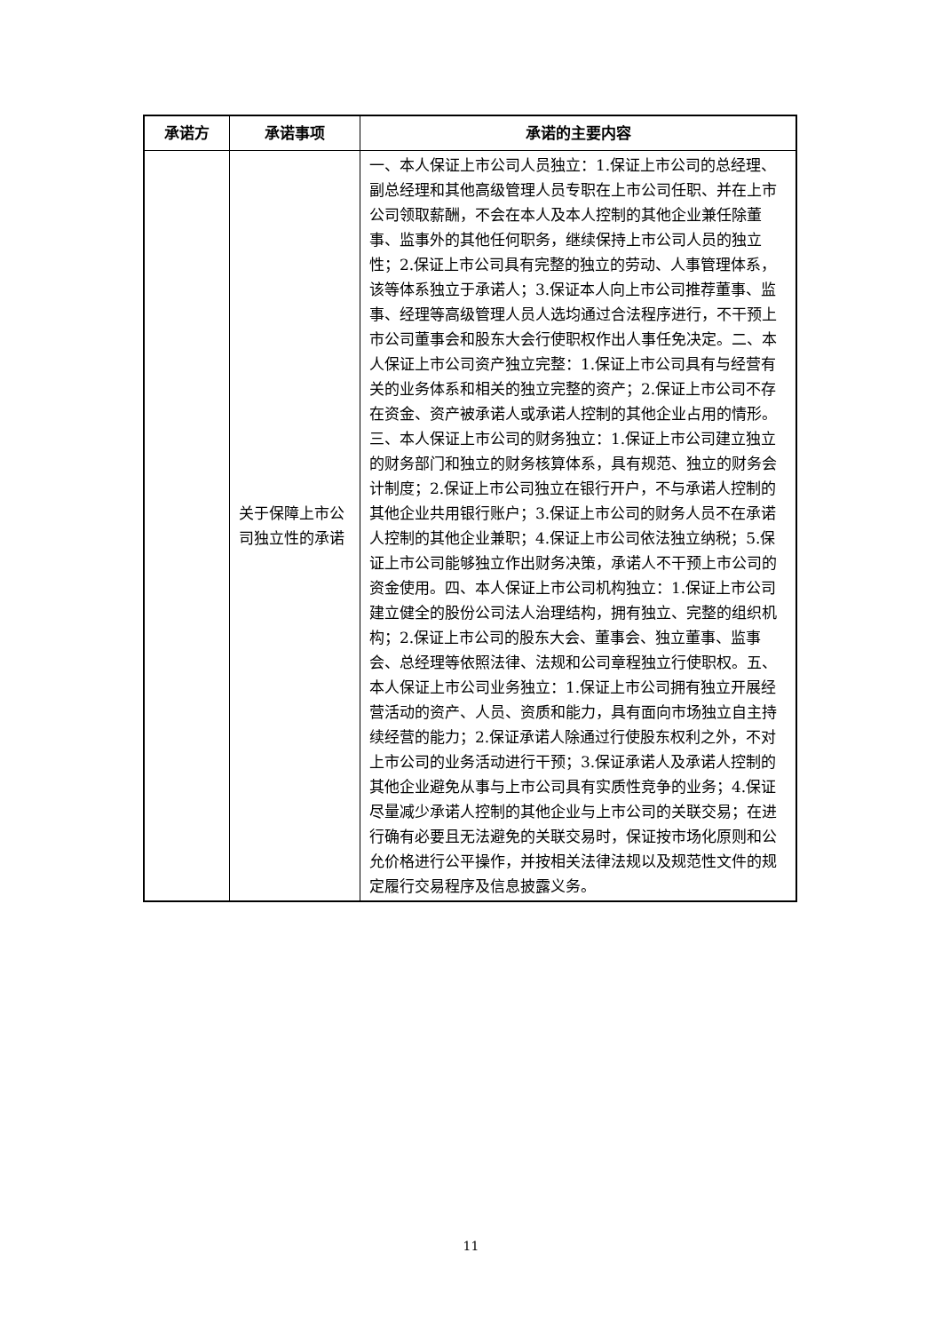| 承诺方 | 承诺事项 | 承诺的主要内容 |
| --- | --- | --- |
| | 关于保障上市公司独立性的承诺 | 一、本人保证上市公司人员独立：1.保证上市公司的总经理、副总经理和其他高级管理人员专职在上市公司任职、并在上市公司领取薪酬，不会在本人及本人控制的其他企业兼任除董事、监事外的其他任何职务，继续保持上市公司人员的独立性；2.保证上市公司具有完整的独立的劳动、人事管理体系，该等体系独立于承诺人；3.保证本人向上市公司推荐董事、监事、经理等高级管理人员人选均通过合法程序进行，不干预上市公司董事会和股东大会行使职权作出人事任免决定。二、本人保证上市公司资产独立完整：1.保证上市公司具有与经营有关的业务体系和相关的独立完整的资产；2.保证上市公司不存在资金、资产被承诺人或承诺人控制的其他企业占用的情形。三、本人保证上市公司的财务独立：1.保证上市公司建立独立的财务部门和独立的财务核算体系，具有规范、独立的财务会计制度；2.保证上市公司独立在银行开户，不与承诺人控制的其他企业共用银行账户；3.保证上市公司的财务人员不在承诺人控制的其他企业兼职；4.保证上市公司依法独立纳税；5.保证上市公司能够独立作出财务决策，承诺人不干预上市公司的资金使用。四、本人保证上市公司机构独立：1.保证上市公司建立健全的股份公司法人治理结构，拥有独立、完整的组织机构；2.保证上市公司的股东大会、董事会、独立董事、监事会、总经理等依照法律、法规和公司章程独立行使职权。五、本人保证上市公司业务独立：1.保证上市公司拥有独立开展经营活动的资产、人员、资质和能力，具有面向市场独立自主持续经营的能力；2.保证承诺人除通过行使股东权利之外，不对上市公司的业务活动进行干预；3.保证承诺人及承诺人控制的其他企业避免从事与上市公司具有实质性竞争的业务；4.保证尽量减少承诺人控制的其他企业与上市公司的关联交易；在进行确有必要且无法避免的关联交易时，保证按市场化原则和公允价格进行公平操作，并按相关法律法规以及规范性文件的规定履行交易程序及信息披露义务。 |
11